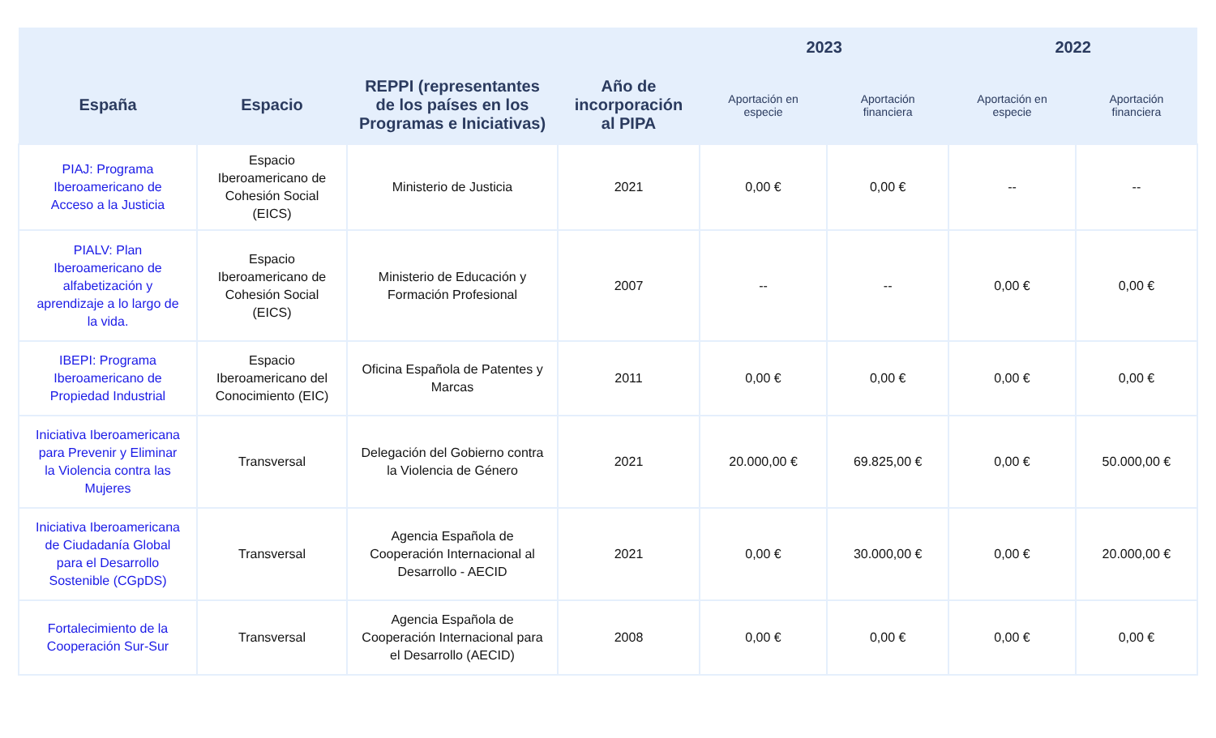| | | | | 2023 | | 2022 | |
| --- | --- | --- | --- | --- | --- | --- | --- |
| España | Espacio | REPPI (representantes de los países en los Programas e Iniciativas) | Año de incorporación al PIPA | Aportación en especie | Aportación financiera | Aportación en especie | Aportación financiera |
| PIAJ: Programa Iberoamericano de Acceso a la Justicia | Espacio Iberoamericano de Cohesión Social (EICS) | Ministerio de Justicia | 2021 | 0,00 € | 0,00 € | -- | -- |
| PIALV: Plan Iberoamericano de alfabetización y aprendizaje a lo largo de la vida. | Espacio Iberoamericano de Cohesión Social (EICS) | Ministerio de Educación y Formación Profesional | 2007 | -- | -- | 0,00 € | 0,00 € |
| IBEPI: Programa Iberoamericano de Propiedad Industrial | Espacio Iberoamericano del Conocimiento (EIC) | Oficina Española de Patentes y Marcas | 2011 | 0,00 € | 0,00 € | 0,00 € | 0,00 € |
| Iniciativa Iberoamericana para Prevenir y Eliminar la Violencia contra las Mujeres | Transversal | Delegación del Gobierno contra la Violencia de Género | 2021 | 20.000,00 € | 69.825,00 € | 0,00 € | 50.000,00 € |
| Iniciativa Iberoamericana de Ciudadanía Global para el Desarrollo Sostenible (CGpDS) | Transversal | Agencia Española de Cooperación Internacional al Desarrollo - AECID | 2021 | 0,00 € | 30.000,00 € | 0,00 € | 20.000,00 € |
| Fortalecimiento de la Cooperación Sur-Sur | Transversal | Agencia Española de Cooperación Internacional para el Desarrollo (AECID) | 2008 | 0,00 € | 0,00 € | 0,00 € | 0,00 € |